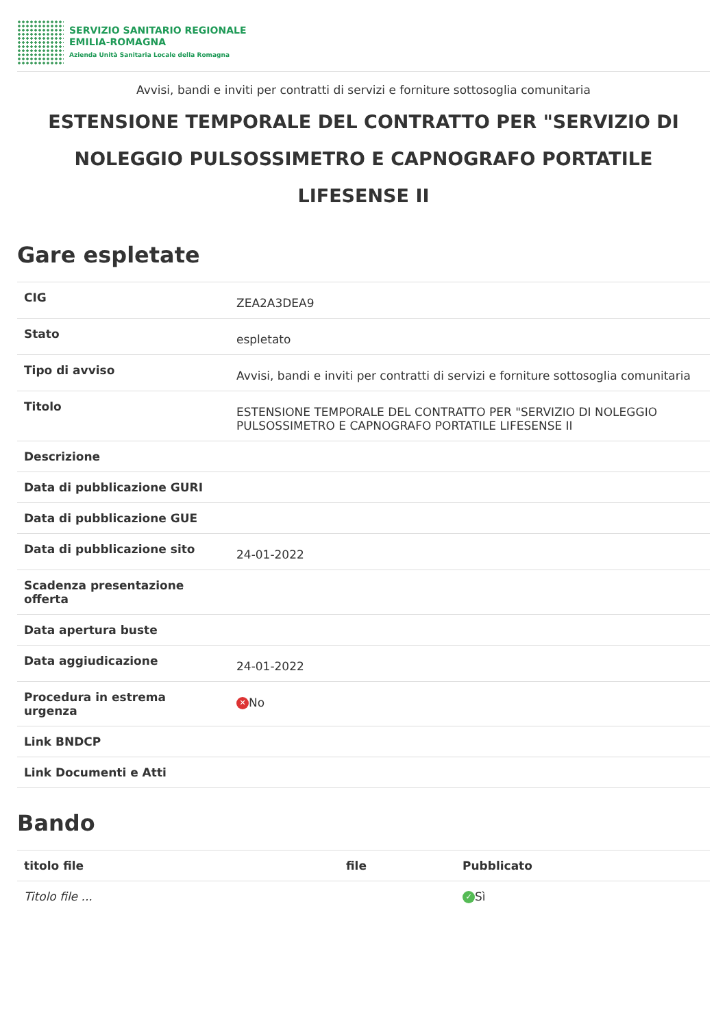SERVIZIO SANITARIO REGIONALE
EMILIA-ROMAGNA
Azienda Unità Sanitaria Locale della Romagna
Avvisi, bandi e inviti per contratti di servizi e forniture sottosoglia comunitaria
ESTENSIONE TEMPORALE DEL CONTRATTO PER "SERVIZIO DI NOLEGGIO PULSOSSIMETRO E CAPNOGRAFO PORTATILE LIFESENSE II
Gare espletate
| CIG | ZEA2A3DEA9 |
| Stato | espletato |
| Tipo di avviso | Avvisi, bandi e inviti per contratti di servizi e forniture sottosoglia comunitaria |
| Titolo | ESTENSIONE TEMPORALE DEL CONTRATTO PER "SERVIZIO DI NOLEGGIO PULSOSSIMETRO E CAPNOGRAFO PORTATILE LIFESENSE II |
| Descrizione | |
| Data di pubblicazione GURI | |
| Data di pubblicazione GUE | |
| Data di pubblicazione sito | 24-01-2022 |
| Scadenza presentazione offerta | |
| Data apertura buste | |
| Data aggiudicazione | 24-01-2022 |
| Procedura in estrema urgenza | ✕ No |
| Link BNDCP | |
| Link Documenti e Atti | |
Bando
| titolo file | file | Pubblicato |
| --- | --- | --- |
| Titolo file ... | | ✓ Sì |